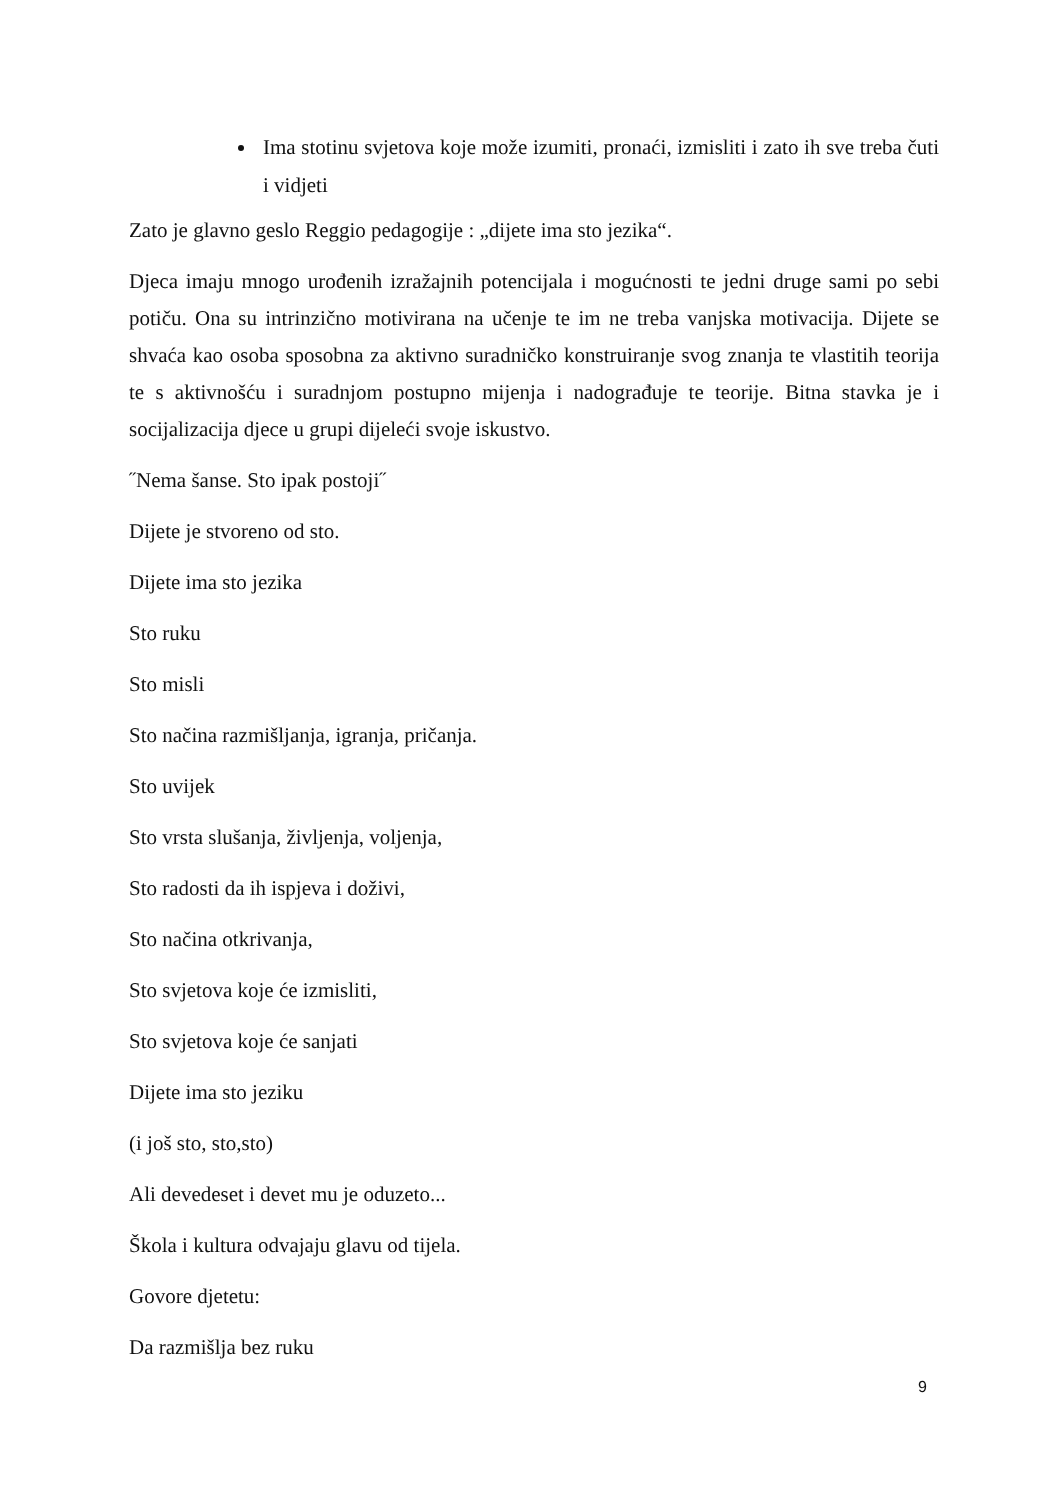Ima stotinu svjetova koje može izumiti, pronaći, izmisliti i zato ih sve treba čuti i vidjeti
Zato je glavno geslo Reggio pedagogije : „dijete ima sto jezika“.
Djeca imaju mnogo urođenih izražajnih potencijala i mogućnosti te jedni druge sami po sebi potiču. Ona su intrinzično motivirana na učenje te im ne treba vanjska motivacija. Dijete se shvaća kao osoba sposobna za aktivno suradničko konstruiranje svog znanja te vlastitih teorija te s aktivnošću i suradnjom postupno mijenja i nadograđuje te teorije. Bitna stavka je i socijalizacija djece u grupi dijeleći svoje iskustvo.
˝Nema šanse. Sto ipak postoji˝
Dijete je stvoreno od sto.
Dijete ima sto jezika
Sto ruku
Sto misli
Sto načina razmišljanja, igranja, pričanja.
Sto uvijek
Sto vrsta slušanja, življenja, voljenja,
Sto radosti da ih ispjeva i doživi,
Sto načina otkrivanja,
Sto svjetova koje će izmisliti,
Sto svjetova koje će sanjati
Dijete ima sto jeziku
(i još sto, sto,sto)
Ali devedeset i devet mu je oduzeto...
Škola i kultura odvajaju glavu od tijela.
Govore djetetu:
Da razmišlja bez ruku
9